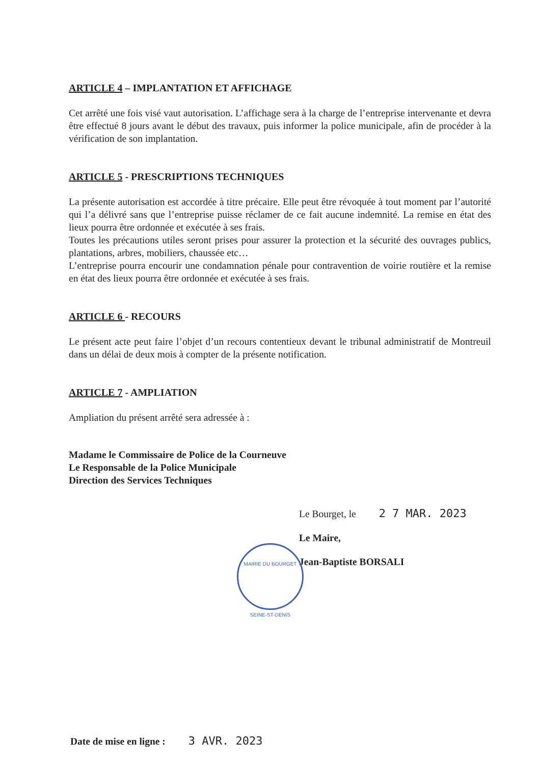ARTICLE 4 – IMPLANTATION ET AFFICHAGE
Cet arrêté une fois visé vaut autorisation. L’affichage sera à la charge de l’entreprise intervenante et devra être effectué 8 jours avant le début des travaux, puis informer la police municipale, afin de procéder à la vérification de son implantation.
ARTICLE 5 - PRESCRIPTIONS TECHNIQUES
La présente autorisation est accordée à titre précaire. Elle peut être révoquée à tout moment par l’autorité qui l’a délivré sans que l’entreprise puisse réclamer de ce fait aucune indemnité. La remise en état des lieux pourra être ordonnée et exécutée à ses frais.
Toutes les précautions utiles seront prises pour assurer la protection et la sécurité des ouvrages publics, plantations, arbres, mobiliers, chaussée etc…
L’entreprise pourra encourir une condamnation pénale pour contravention de voirie routière et la remise en état des lieux pourra être ordonnée et exécutée à ses frais.
ARTICLE 6 - RECOURS
Le présent acte peut faire l’objet d’un recours contentieux devant le tribunal administratif de Montreuil dans un délai de deux mois à compter de la présente notification.
ARTICLE 7 - AMPLIATION
Ampliation du présent arrêté sera adressée à :
Madame le Commissaire de Police de la Courneuve
Le Responsable de la Police Municipale
Direction des Services Techniques
Le Bourget, le 2 7 MAR. 2023
Le Maire,
Jean-Baptiste BORSALI
MAIRIE DU BOURGET
SEINE-ST-DENIS
Date de mise en ligne : 3 AVR. 2023